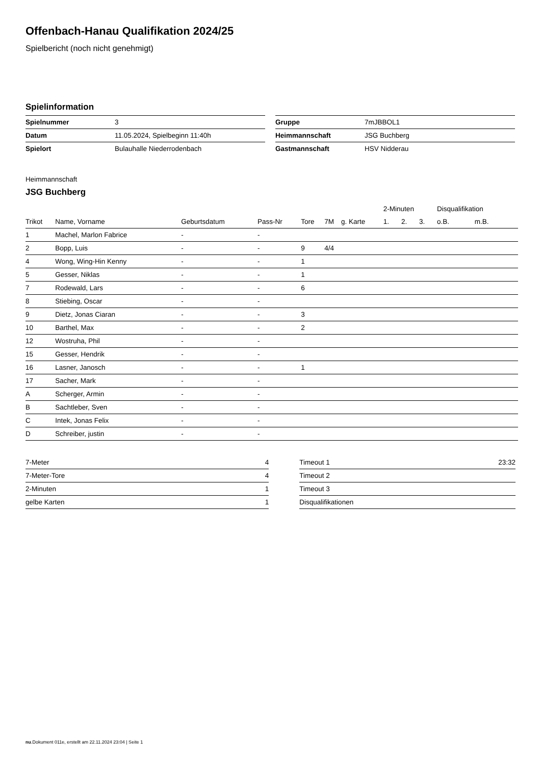Offenbach-Hanau Qualifikation 2024/25
Spielbericht (noch nicht genehmigt)
Spielinformation
| Spielnummer | 3 |
| Datum | 11.05.2024, Spielbeginn 11:40h |
| Spielort | Bulauhalle Niederrodenbach |
| Gruppe | 7mJBBOL1 |
| Heimmannschaft | JSG Buchberg |
| Gastmannschaft | HSV Nidderau |
Heimmannschaft
JSG Buchberg
| | | | | | | | 2-Minuten | | | Disqualifikation | |
| --- | --- | --- | --- | --- | --- | --- | --- | --- | --- | --- | --- |
| Trikot | Name, Vorname | Geburtsdatum | Pass-Nr | Tore | 7M | g. Karte | 1. | 2. | 3. | o.B. | m.B. |
| 1 | Machel, Marlon Fabrice | - | - | | | | | | | | |
| 2 | Bopp, Luis | - | - | 9 | 4/4 | | | | | | |
| 4 | Wong, Wing-Hin Kenny | - | - | 1 | | | | | | | |
| 5 | Gesser, Niklas | - | - | 1 | | | | | | | |
| 7 | Rodewald, Lars | - | - | 6 | | | | | | | |
| 8 | Stiebing, Oscar | - | - | | | | | | | | |
| 9 | Dietz, Jonas Ciaran | - | - | 3 | | | | | | | |
| 10 | Barthel, Max | - | - | 2 | | | | | | | |
| 12 | Wostruha, Phil | - | - | | | | | | | | |
| 15 | Gesser, Hendrik | - | - | | | | | | | | |
| 16 | Lasner, Janosch | - | - | 1 | | | | | | | |
| 17 | Sacher, Mark | - | - | | | | | | | | |
| A | Scherger, Armin | - | - | | | | | | | | |
| B | Sachtleber, Sven | - | - | | | | | | | | |
| C | Intek, Jonas Felix | - | - | | | | | | | | |
| D | Schreiber, justin | - | - | | | | | | | | |
| 7-Meter | 4 |
| 7-Meter-Tore | 4 |
| 2-Minuten | 1 |
| gelbe Karten | 1 |
| Timeout 1 | 23:32 |
| Timeout 2 | |
| Timeout 3 | |
| Disqualifikationen | |
nu.Dokument 011e, erstellt am 22.11.2024 23:04 | Seite 1